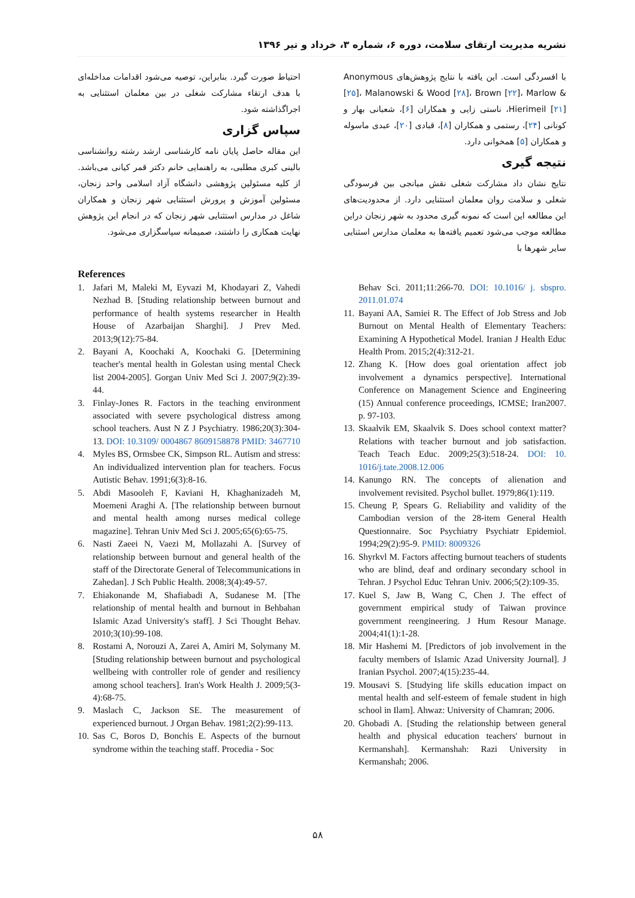نشریه مدیریت ارتقای سلامت، دوره ۶، شماره ۳، خرداد و تیر ۱۳۹۶
با افسردگی است. این یافته با نتایج پژوهش‌های Anonymous [۲۵]، Malanowski & Wood [۲۸]، Brown [۲۲]، Marlow & Hierimeil [۲۱]، ناستی زایی و همکاران [۶]، شعبانی بهار و کونانی [۲۴]، رستمی و همکاران [۸]، قبادی [۲۰]، عبدی ماسوله و همکاران [۵] همخوانی دارد.
نتیجه گیری
نتایج نشان داد مشارکت شغلی نقش میانجی بین فرسودگی شغلی و سلامت روان معلمان استثنایی دارد. از محدودیت‌های این مطالعه این است که نمونه گیری محدود به شهر زنجان دراین مطالعه موجب می‌شود تعمیم یافته‌ها به معلمان مدارس اسثنایی سایر شهرها با
احتیاط صورت گیرد. بنابراین، توصیه می‌شود اقدامات مداخله‌ای با هدف ارتقاء مشارکت شغلی در بین معلمان استثنایی به اجراگذاشته شود.
سپاس گزاری
این مقاله حاصل پایان نامه کارشناسی ارشد رشته روانشناسی بالینی کبری مطلبی، به راهنمایی خانم دکتر قمر کیانی می‌باشد. از کلیه مسئولین پژوهشی دانشگاه آزاد اسلامی واحد زنجان، مسئولین آموزش و پرورش استثنایی شهر زنجان و همکاران شاغل در مدارس استثنایی شهر زنجان که در انجام این پژوهش نهایت همکاری را داشتند، صمیمانه سپاسگزاری می‌شود.
References
1. Jafari M, Maleki M, Eyvazi M, Khodayari Z, Vahedi Nezhad B. [Studing relationship between burnout and performance of health systems researcher in Health House of Azarbaijan Sharghi]. J Prev Med. 2013;9(12):75-84.
2. Bayani A, Koochaki A, Koochaki G. [Determining teacher's mental health in Golestan using mental Check list 2004-2005]. Gorgan Univ Med Sci J. 2007;9(2):39-44.
3. Finlay-Jones R. Factors in the teaching environment associated with severe psychological distress among school teachers. Aust N Z J Psychiatry. 1986;20(3):304-13. DOI: 10.3109/ 0004867 8609158878 PMID: 3467710
4. Myles BS, Ormsbee CK, Simpson RL. Autism and stress: An individualized intervention plan for teachers. Focus Autistic Behav. 1991;6(3):8-16.
5. Abdi Masooleh F, Kaviani H, Khaghanizadeh M, Moemeni Araghi A. [The relationship between burnout and mental health among nurses medical college magazine]. Tehran Univ Med Sci J. 2005;65(6):65-75.
6. Nasti Zaeei N, Vaezi M, Mollazahi A. [Survey of relationship between burnout and general health of the staff of the Directorate General of Telecommunications in Zahedan]. J Sch Public Health. 2008;3(4):49-57.
7. Ehiakonande M, Shafiabadi A, Sudanese M. [The relationship of mental health and burnout in Behbahan Islamic Azad University's staff]. J Sci Thought Behav. 2010;3(10):99-108.
8. Rostami A, Norouzi A, Zarei A, Amiri M, Solymany M. [Studing relationship between burnout and psychological wellbeing with controller role of gender and resiliency among school teachers]. Iran's Work Health J. 2009;5(3-4):68-75.
9. Maslach C, Jackson SE. The measurement of experienced burnout. J Organ Behav. 1981;2(2):99-113.
10. Sas C, Boros D, Bonchis E. Aspects of the burnout syndrome within the teaching staff. Procedia - Soc
Behav Sci. 2011;11:266-70. DOI: 10.1016/ j. sbspro. 2011.01.074
11. Bayani AA, Samiei R. The Effect of Job Stress and Job Burnout on Mental Health of Elementary Teachers: Examining A Hypothetical Model. Iranian J Health Educ Health Prom. 2015;2(4):312-21.
12. Zhang K. [How does goal orientation affect job involvement a dynamics perspective]. International Conference on Management Science and Engineering (15) Annual conference proceedings, ICMSE; Iran2007. p. 97-103.
13. Skaalvik EM, Skaalvik S. Does school context matter? Relations with teacher burnout and job satisfaction. Teach Teach Educ. 2009;25(3):518-24. DOI: 10. 1016/j.tate.2008.12.006
14. Kanungo RN. The concepts of alienation and involvement revisited. Psychol bullet. 1979;86(1):119.
15. Cheung P, Spears G. Reliability and validity of the Cambodian version of the 28-item General Health Questionnaire. Soc Psychiatry Psychiatr Epidemiol. 1994;29(2):95-9. PMID: 8009326
16. Shyrkvl M. Factors affecting burnout teachers of students who are blind, deaf and ordinary secondary school in Tehran. J Psychol Educ Tehran Univ. 2006;5(2):109-35.
17. Kuel S, Jaw B, Wang C, Chen J. The effect of government empirical study of Taiwan province government reengineering. J Hum Resour Manage. 2004;41(1):1-28.
18. Mir Hashemi M. [Predictors of job involvement in the faculty members of Islamic Azad University Journal]. J Iranian Psychol. 2007;4(15):235-44.
19. Mousavi S. [Studying life skills education impact on mental health and self-esteem of female student in high school in Ilam]. Ahwaz: University of Chamran; 2006.
20. Ghobadi A. [Studing the relationship between general health and physical education teachers' burnout in Kermanshah]. Kermanshah: Razi University in Kermanshah; 2006.
۵۸